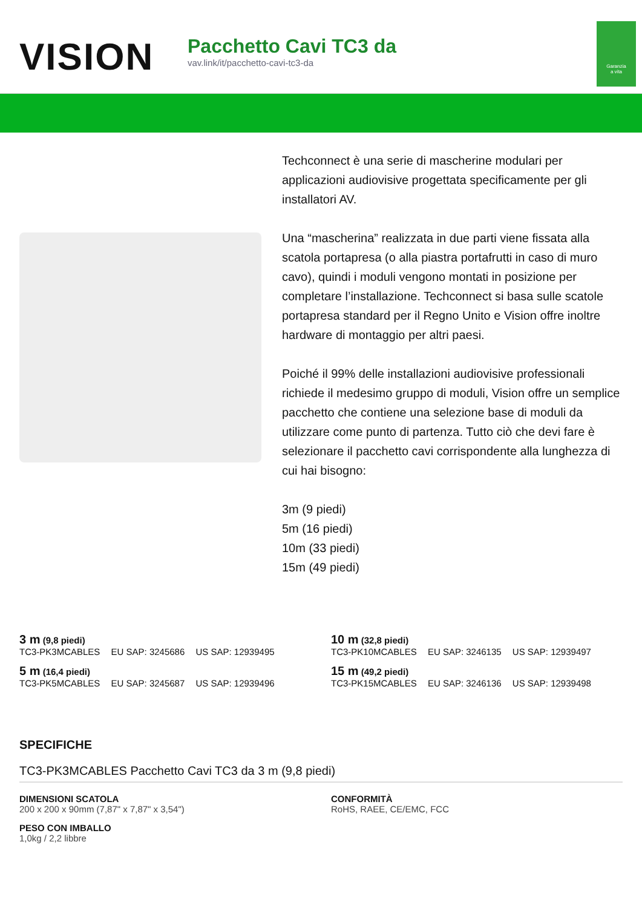VISION
Pacchetto Cavi TC3 da
vav.link/it/pacchetto-cavi-tc3-da
Garanzia
a vita
Techconnect è una serie di mascherine modulari per applicazioni audiovisive progettata specificamente per gli installatori AV.
Una “mascherina” realizzata in due parti viene fissata alla scatola portapresa (o alla piastra portafrutti in caso di muro cavo), quindi i moduli vengono montati in posizione per completare l’installazione. Techconnect si basa sulle scatole portapresa standard per il Regno Unito e Vision offre inoltre hardware di montaggio per altri paesi.
Poiché il 99% delle installazioni audiovisive professionali richiede il medesimo gruppo di moduli, Vision offre un semplice pacchetto che contiene una selezione base di moduli da utilizzare come punto di partenza. Tutto ciò che devi fare è selezionare il pacchetto cavi corrispondente alla lunghezza di cui hai bisogno:
3m (9 piedi)
5m (16 piedi)
10m (33 piedi)
15m (49 piedi)
3 m (9,8 piedi)
TC3-PK3MCABLES EU SAP: 3245686 US SAP: 12939495
10 m (32,8 piedi)
TC3-PK10MCABLES EU SAP: 3246135 US SAP: 12939497
5 m (16,4 piedi)
TC3-PK5MCABLES EU SAP: 3245687 US SAP: 12939496
15 m (49,2 piedi)
TC3-PK15MCABLES EU SAP: 3246136 US SAP: 12939498
SPECIFICHE
TC3-PK3MCABLES Pacchetto Cavi TC3 da 3 m (9,8 piedi)
DIMENSIONI SCATOLA
200 x 200 x 90mm (7,87" x 7,87" x 3,54")
CONFORMITÀ
RoHS, RAEE, CE/EMC, FCC
PESO CON IMBALLO
1,0kg / 2,2 libbre